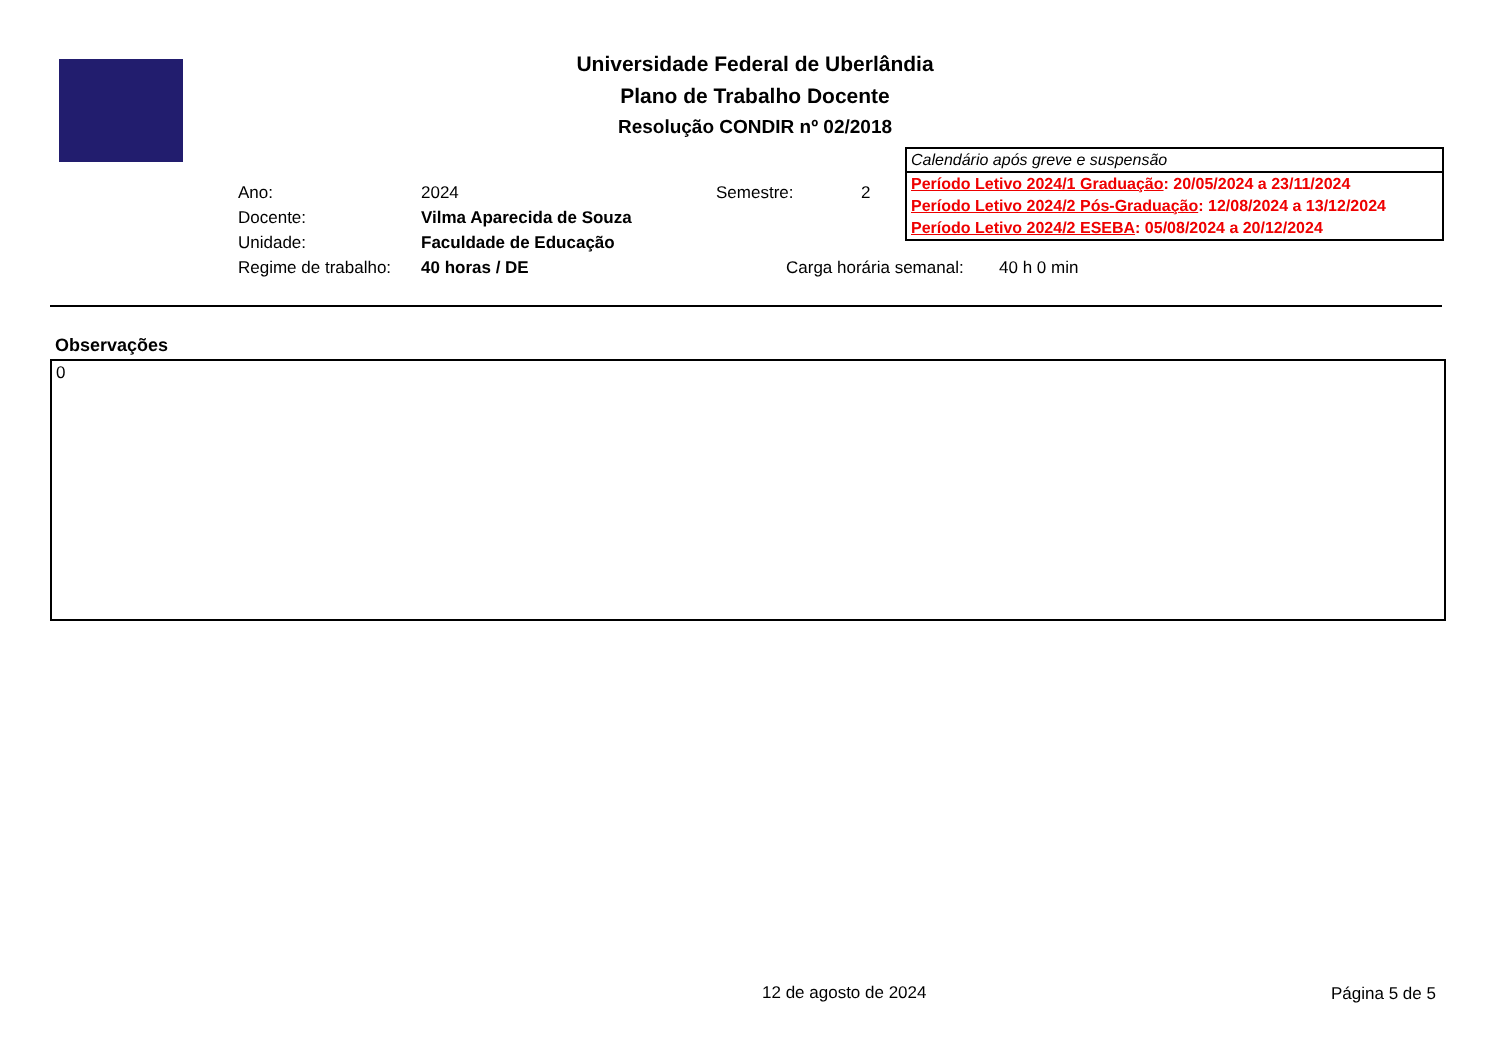Universidade Federal de Uberlândia
Plano de Trabalho Docente
Resolução CONDIR nº 02/2018
Calendário após greve e suspensão
Período Letivo 2024/1 Graduação: 20/05/2024 a 23/11/2024
Período Letivo 2024/2 Pós-Graduação: 12/08/2024 a 13/12/2024
Período Letivo 2024/2 ESEBA: 05/08/2024 a 20/12/2024
Ano: 2024 Semestre: 2
Docente: Vilma Aparecida de Souza
Unidade: Faculdade de Educação
Regime de trabalho: 40 horas / DE Carga horária semanal: 40 h 0 min
Observações
0
12 de agosto de 2024 Página 5 de 5